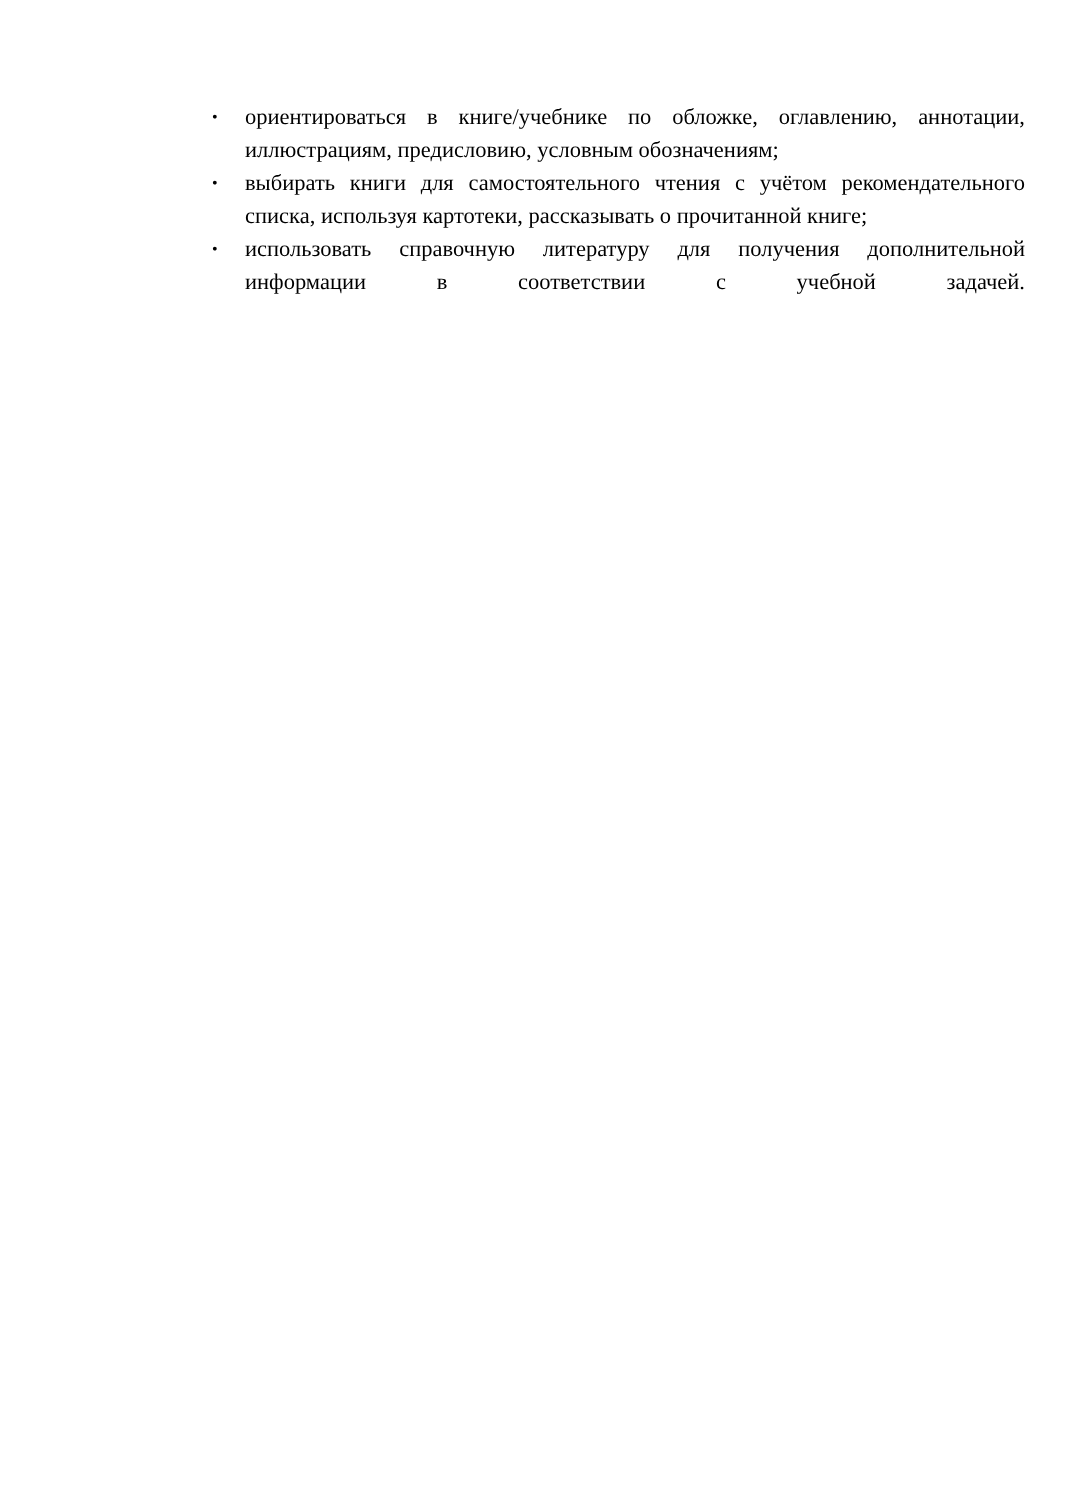• ориентироваться в книге/учебнике по обложке, оглавлению, аннотации, иллюстрациям, предисловию, условным обозначениям;
• выбирать книги для самостоятельного чтения с учётом рекомендательного списка, используя картотеки, рассказывать о прочитанной книге;
• использовать справочную литературу для получения дополнительной информации в соответствии с учебной задачей.